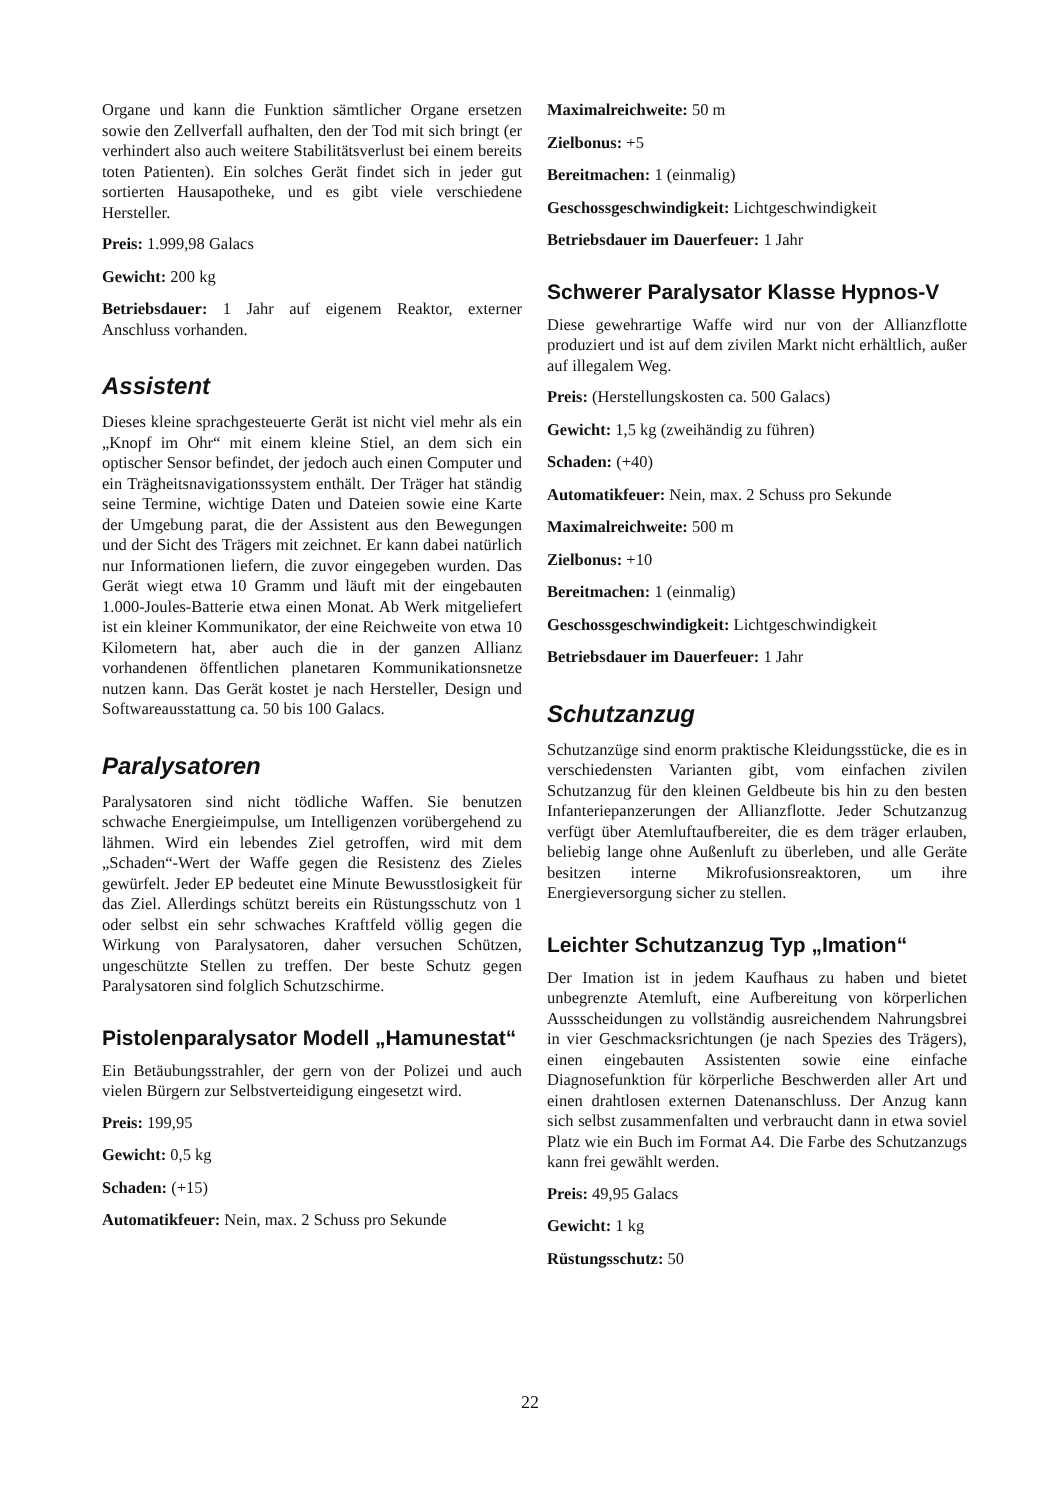Organe und kann die Funktion sämtlicher Organe ersetzen sowie den Zellverfall aufhalten, den der Tod mit sich bringt (er verhindert also auch weitere Stabilitätsverlust bei einem bereits toten Patienten). Ein solches Gerät findet sich in jeder gut sortierten Hausapotheke, und es gibt viele verschiedene Hersteller.
Preis: 1.999,98 Galacs
Gewicht: 200 kg
Betriebsdauer: 1 Jahr auf eigenem Reaktor, externer Anschluss vorhanden.
Assistent
Dieses kleine sprachgesteuerte Gerät ist nicht viel mehr als ein „Knopf im Ohr“ mit einem kleine Stiel, an dem sich ein optischer Sensor befindet, der jedoch auch einen Computer und ein Trägheitsnavigationssystem enthält. Der Träger hat ständig seine Termine, wichtige Daten und Dateien sowie eine Karte der Umgebung parat, die der Assistent aus den Bewegungen und der Sicht des Trägers mit zeichnet. Er kann dabei natürlich nur Informationen liefern, die zuvor eingegeben wurden. Das Gerät wiegt etwa 10 Gramm und läuft mit der eingebauten 1.000-Joules-Batterie etwa einen Monat. Ab Werk mitgeliefert ist ein kleiner Kommunikator, der eine Reichweite von etwa 10 Kilometern hat, aber auch die in der ganzen Allianz vorhandenen öffentlichen planetaren Kommunikationsnetze nutzen kann. Das Gerät kostet je nach Hersteller, Design und Softwareausstattung ca. 50 bis 100 Galacs.
Paralysatoren
Paralysatoren sind nicht tödliche Waffen. Sie benutzen schwache Energieimpulse, um Intelligenzen vorübergehend zu lähmen. Wird ein lebendes Ziel getroffen, wird mit dem „Schaden“-Wert der Waffe gegen die Resistenz des Zieles gewürfelt. Jeder EP bedeutet eine Minute Bewusstlosigkeit für das Ziel. Allerdings schützt bereits ein Rüstungsschutz von 1 oder selbst ein sehr schwaches Kraftfeld völlig gegen die Wirkung von Paralysatoren, daher versuchen Schützen, ungeschützte Stellen zu treffen. Der beste Schutz gegen Paralysatoren sind folglich Schutzschirme.
Pistolenparalysator Modell „Hamunestat“
Ein Betäubungsstrahler, der gern von der Polizei und auch vielen Bürgern zur Selbstverteidigung eingesetzt wird.
Preis: 199,95
Gewicht: 0,5 kg
Schaden: (+15)
Automatikfeuer: Nein, max. 2 Schuss pro Sekunde
Maximalreichweite: 50 m
Zielbonus: +5
Bereitmachen: 1 (einmalig)
Geschossgeschwindigkeit: Lichtgeschwindigkeit
Betriebsdauer im Dauerfeuer: 1 Jahr
Schwerer Paralysator Klasse Hypnos-V
Diese gewehrartige Waffe wird nur von der Allianzflotte produziert und ist auf dem zivilen Markt nicht erhältlich, außer auf illegalem Weg.
Preis: (Herstellungskosten ca. 500 Galacs)
Gewicht: 1,5 kg (zweihändig zu führen)
Schaden: (+40)
Automatikfeuer: Nein, max. 2 Schuss pro Sekunde
Maximalreichweite: 500 m
Zielbonus: +10
Bereitmachen: 1 (einmalig)
Geschossgeschwindigkeit: Lichtgeschwindigkeit
Betriebsdauer im Dauerfeuer: 1 Jahr
Schutzanzug
Schutzanzüge sind enorm praktische Kleidungsstücke, die es in verschiedensten Varianten gibt, vom einfachen zivilen Schutzanzug für den kleinen Geldbeute bis hin zu den besten Infanteriepanzerungen der Allianzflotte. Jeder Schutzanzug verfügt über Atemluftaufbereiter, die es dem träger erlauben, beliebig lange ohne Außenluft zu überleben, und alle Geräte besitzen interne Mikrofusionsreaktoren, um ihre Energieversorgung sicher zu stellen.
Leichter Schutzanzug Typ „Imation“
Der Imation ist in jedem Kaufhaus zu haben und bietet unbegrenzte Atemluft, eine Aufbereitung von körperlichen Aussscheidungen zu vollständig ausreichendem Nahrungsbrei in vier Geschmacksrichtungen (je nach Spezies des Trägers), einen eingebauten Assistenten sowie eine einfache Diagnosefunktion für körperliche Beschwerden aller Art und einen drahtlosen externen Datenanschluss. Der Anzug kann sich selbst zusammenfalten und verbraucht dann in etwa soviel Platz wie ein Buch im Format A4. Die Farbe des Schutzanzugs kann frei gewählt werden.
Preis: 49,95 Galacs
Gewicht: 1 kg
Rüstungsschutz: 50
22